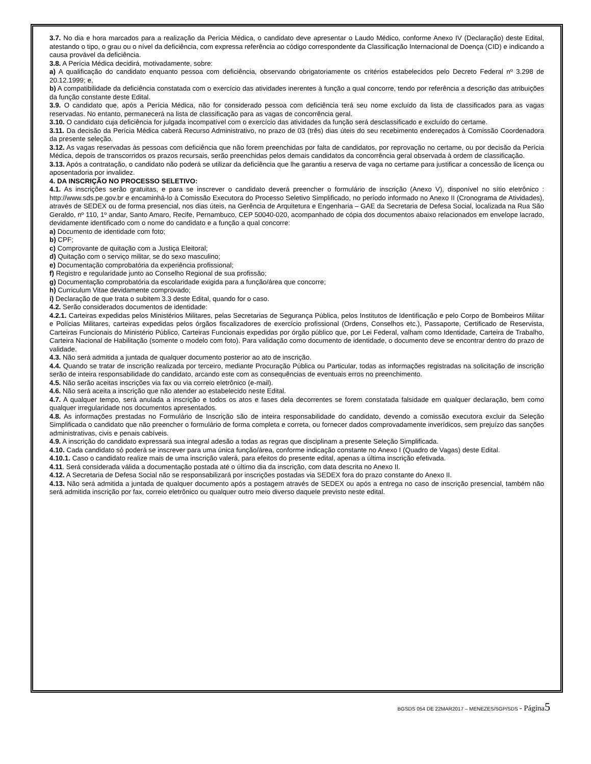3.7. No dia e hora marcados para a realização da Perícia Médica, o candidato deve apresentar o Laudo Médico, conforme Anexo IV (Declaração) deste Edital, atestando o tipo, o grau ou o nível da deficiência, com expressa referência ao código correspondente da Classificação Internacional de Doença (CID) e indicando a causa provável da deficiência.
3.8. A Perícia Médica decidirá, motivadamente, sobre:
a) A qualificação do candidato enquanto pessoa com deficiência, observando obrigatoriamente os critérios estabelecidos pelo Decreto Federal nº 3.298 de 20.12.1999; e,
b) A compatibilidade da deficiência constatada com o exercício das atividades inerentes à função a qual concorre, tendo por referência a descrição das atribuições da função constante deste Edital.
3.9. O candidato que, após a Perícia Médica, não for considerado pessoa com deficiência terá seu nome excluído da lista de classificados para as vagas reservadas. No entanto, permanecerá na lista de classificação para as vagas de concorrência geral.
3.10. O candidato cuja deficiência for julgada incompatível com o exercício das atividades da função será desclassificado e excluído do certame.
3.11. Da decisão da Perícia Médica caberá Recurso Administrativo, no prazo de 03 (três) dias úteis do seu recebimento endereçados à Comissão Coordenadora da presente seleção.
3.12. As vagas reservadas às pessoas com deficiência que não forem preenchidas por falta de candidatos, por reprovação no certame, ou por decisão da Perícia Médica, depois de transcorridos os prazos recursais, serão preenchidas pelos demais candidatos da concorrência geral observada à ordem de classificação.
3.13. Após a contratação, o candidato não poderá se utilizar da deficiência que lhe garantiu a reserva de vaga no certame para justificar a concessão de licença ou aposentadoria por invalidez.
4. DA INSCRIÇÃO NO PROCESSO SELETIVO:
4.1. As inscrições serão gratuitas, e para se inscrever o candidato deverá preencher o formulário de inscrição (Anexo V), disponível no sítio eletrônico : http://www.sds.pe.gov.br e encaminhá-lo à Comissão Executora do Processo Seletivo Simplificado, no período informado no Anexo II (Cronograma de Atividades), através de SEDEX ou de forma presencial, nos dias úteis, na Gerência de Arquitetura e Engenharia – GAE da Secretaria de Defesa Social, localizada na Rua São Geraldo, nº 110, 1º andar, Santo Amaro, Recife, Pernambuco, CEP 50040-020, acompanhado de cópia dos documentos abaixo relacionados em envelope lacrado, devidamente identificado com o nome do candidato e a função a qual concorre:
a) Documento de identidade com foto;
b) CPF;
c) Comprovante de quitação com a Justiça Eleitoral;
d) Quitação com o serviço militar, se do sexo masculino;
e) Documentação comprobatória da experiência profissional;
f) Registro e regularidade junto ao Conselho Regional de sua profissão;
g) Documentação comprobatória da escolaridade exigida para a função/área que concorre;
h) Curriculum Vitae devidamente comprovado;
i) Declaração de que trata o subitem 3.3 deste Edital, quando for o caso.
4.2. Serão considerados documentos de identidade:
4.2.1. Carteiras expedidas pelos Ministérios Militares, pelas Secretarias de Segurança Pública, pelos Institutos de Identificação e pelo Corpo de Bombeiros Militar e Polícias Militares, carteiras expedidas pelos órgãos fiscalizadores de exercício profissional (Ordens, Conselhos etc.), Passaporte, Certificado de Reservista, Carteiras Funcionais do Ministério Público, Carteiras Funcionais expedidas por órgão público que, por Lei Federal, valham como Identidade, Carteira de Trabalho, Carteira Nacional de Habilitação (somente o modelo com foto). Para validação como documento de identidade, o documento deve se encontrar dentro do prazo de validade.
4.3. Não será admitida a juntada de qualquer documento posterior ao ato de inscrição.
4.4. Quando se tratar de inscrição realizada por terceiro, mediante Procuração Pública ou Particular, todas as informações registradas na solicitação de inscrição serão de inteira responsabilidade do candidato, arcando este com as consequências de eventuais erros no preenchimento.
4.5. Não serão aceitas inscrições via fax ou via correio eletrônico (e-mail).
4.6. Não será aceita a inscrição que não atender ao estabelecido neste Edital.
4.7. A qualquer tempo, será anulada a inscrição e todos os atos e fases dela decorrentes se forem constatada falsidade em qualquer declaração, bem como qualquer irregularidade nos documentos apresentados.
4.8. As informações prestadas no Formulário de Inscrição são de inteira responsabilidade do candidato, devendo a comissão executora excluir da Seleção Simplificada o candidato que não preencher o formulário de forma completa e correta, ou fornecer dados comprovadamente inverídicos, sem prejuízo das sanções administrativas, civis e penais cabíveis.
4.9. A inscrição do candidato expressará sua integral adesão a todas as regras que disciplinam a presente Seleção Simplificada.
4.10. Cada candidato só poderá se inscrever para uma única função/área, conforme indicação constante no Anexo I (Quadro de Vagas) deste Edital.
4.10.1. Caso o candidato realize mais de uma inscrição valerá, para efeitos do presente edital, apenas a última inscrição efetivada.
4.11. Será considerada válida a documentação postada até o último dia da inscrição, com data descrita no Anexo II.
4.12. A Secretaria de Defesa Social não se responsabilizará por inscrições postadas via SEDEX fora do prazo constante do Anexo II.
4.13. Não será admitida a juntada de qualquer documento após a postagem através de SEDEX ou após a entrega no caso de inscrição presencial, também não será admitida inscrição por fax, correio eletrônico ou qualquer outro meio diverso daquele previsto neste edital.
BGSDS 054 DE 22MAR2017 – MENEZES/SGP/SDS - Página 5